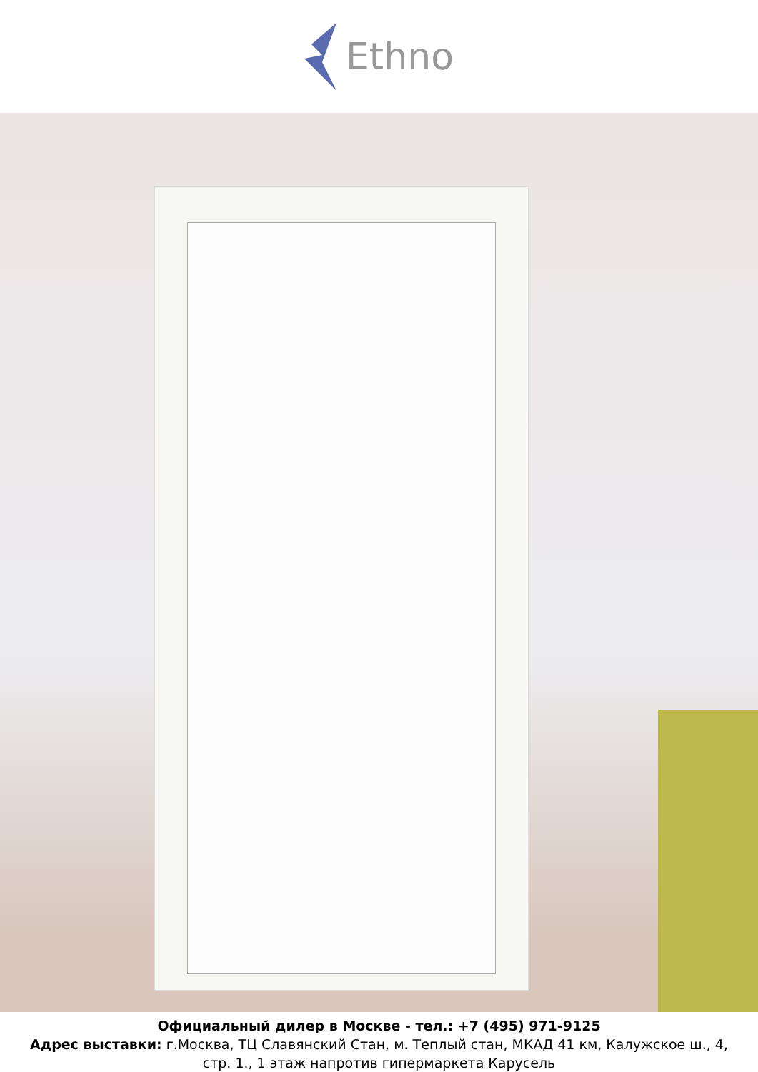Ethno
Официальный дилер в Москве - тел.: +7 (495) 971-9125
Адрес выставки: г.Москва, ТЦ Славянский Стан, м. Теплый стан, МКАД 41 км, Калужское ш., 4,
стр. 1., 1 этаж напротив гипермаркета Карусель